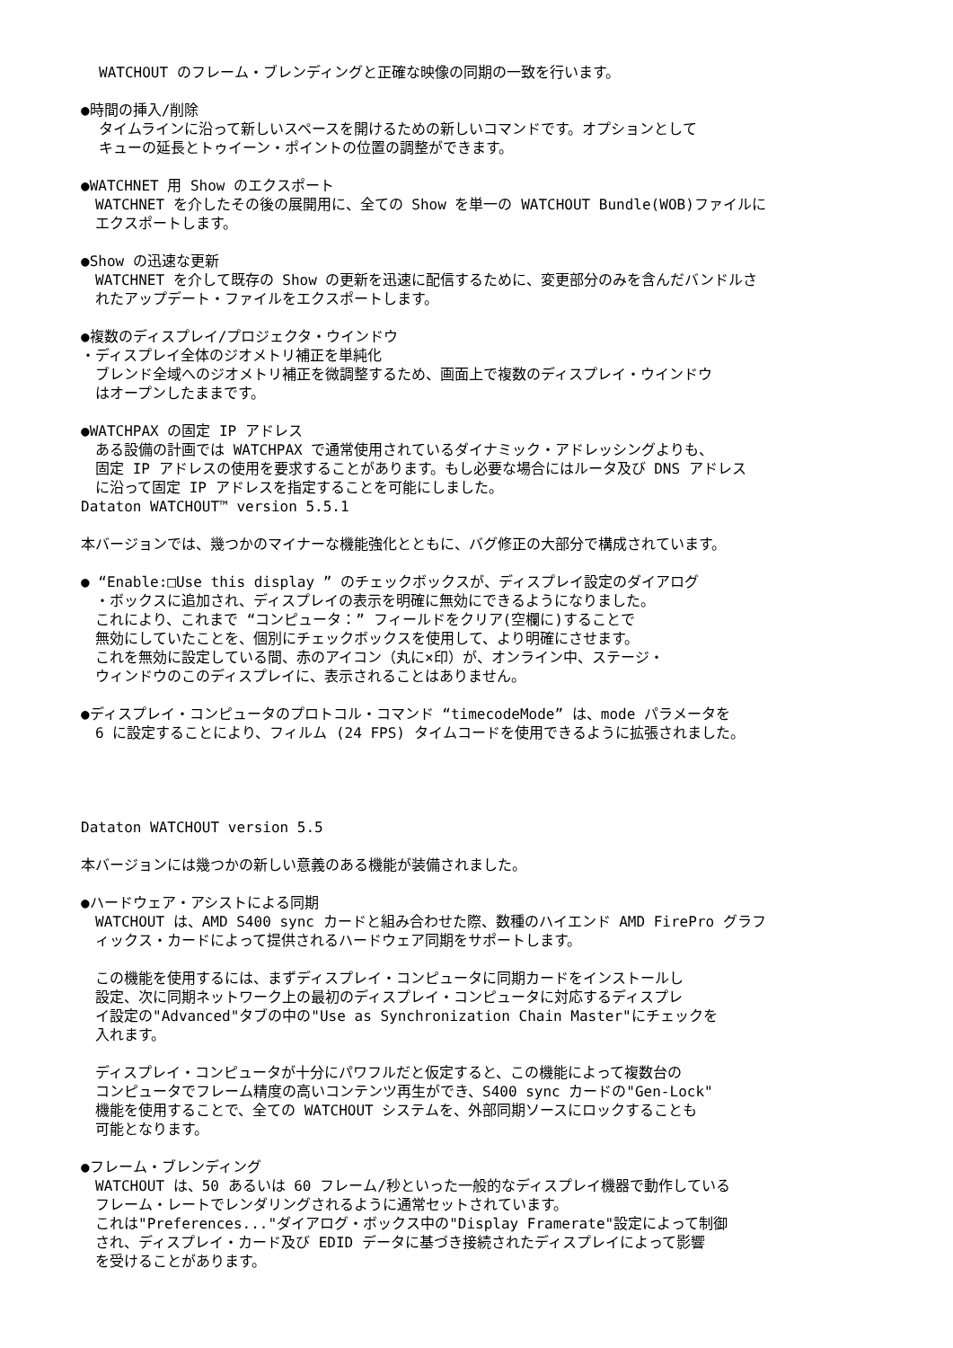WATCHOUT のフレーム・ブレンディングと正確な映像の同期の一致を行います。
●時間の挿入/削除
タイムラインに沿って新しいスペースを開けるための新しいコマンドです。オプションとして
キューの延長とトゥイーン・ポイントの位置の調整ができます。
●WATCHNET 用 Show のエクスポート
　WATCHNET を介したその後の展開用に、全ての Show を単一の WATCHOUT Bundle(WOB)ファイルに
　エクスポートします。
●Show の迅速な更新
　WATCHNET を介して既存の Show の更新を迅速に配信するために、変更部分のみを含んだバンドルさ
　れたアップデート・ファイルをエクスポートします。
●複数のディスプレイ/プロジェクタ・ウインドウ
・ディスプレイ全体のジオメトリ補正を単純化
　ブレンド全域へのジオメトリ補正を微調整するため、画面上で複数のディスプレイ・ウインドウ
　はオープンしたままです。
●WATCHPAX の固定 IP アドレス
　ある設備の計画では WATCHPAX で通常使用されているダイナミック・アドレッシングよりも、
　固定 IP アドレスの使用を要求することがあります。もし必要な場合にはルータ及び DNS アドレス
　に沿って固定 IP アドレスを指定することを可能にしました。
Dataton WATCHOUT™ version 5.5.1
本バージョンでは、幾つかのマイナーな機能強化とともに、バグ修正の大部分で構成されています。
● “Enable:□Use this display ” のチェックボックスが、ディスプレイ設定のダイアログ
　・ボックスに追加され、ディスプレイの表示を明確に無効にできるようになりました。
　これにより、これまで “コンピュータ：” フィールドをクリア(空欄に)することで
　無効にしていたことを、個別にチェックボックスを使用して、より明確にさせます。
　これを無効に設定している間、赤のアイコン（丸に×印）が、オンライン中、ステージ・
　ウィンドウのこのディスプレイに、表示されることはありません。
●ディスプレイ・コンピュータのプロトコル・コマンド “timecodeMode” は、mode パラメータを
　6 に設定することにより、フィルム (24 FPS) タイムコードを使用できるように拡張されました。
Dataton WATCHOUT version 5.5
本バージョンには幾つかの新しい意義のある機能が装備されました。
●ハードウェア・アシストによる同期
　WATCHOUT は、AMD S400 sync カードと組み合わせた際、数種のハイエンド AMD FirePro グラフ
　ィックス・カードによって提供されるハードウェア同期をサポートします。
　この機能を使用するには、まずディスプレイ・コンピュータに同期カードをインストールし
　設定、次に同期ネットワーク上の最初のディスプレイ・コンピュータに対応するディスプレ
　イ設定の"Advanced"タブの中の"Use as Synchronization Chain Master"にチェックを
　入れます。
　ディスプレイ・コンピュータが十分にパワフルだと仮定すると、この機能によって複数台の
　コンピュータでフレーム精度の高いコンテンツ再生ができ、S400 sync カードの"Gen-Lock"
　機能を使用することで、全ての WATCHOUT システムを、外部同期ソースにロックすることも
　可能となります。
●フレーム・ブレンディング
　WATCHOUT は、50 あるいは 60 フレーム/秒といった一般的なディスプレイ機器で動作している
　フレーム・レートでレンダリングされるように通常セットされています。
　これは"Preferences..."ダイアログ・ボックス中の"Display Framerate"設定によって制御
　され、ディスプレイ・カード及び EDID データに基づき接続されたディスプレイによって影響
　を受けることがあります。